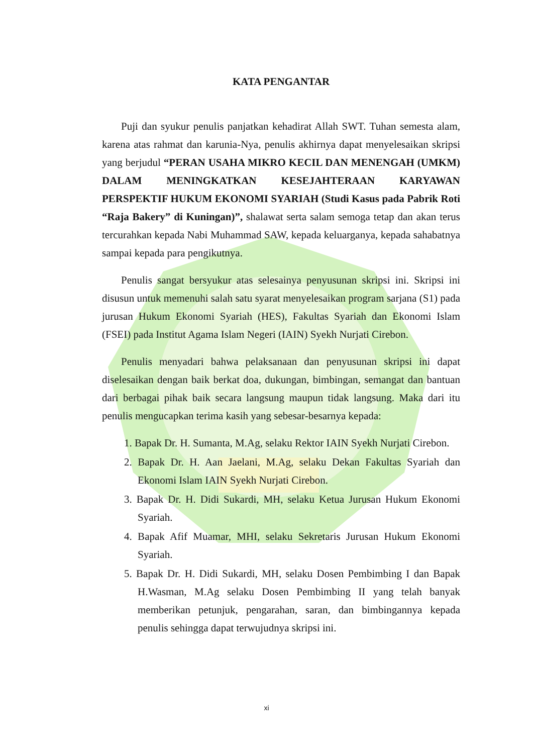KATA PENGANTAR
Puji dan syukur penulis panjatkan kehadirat Allah SWT. Tuhan semesta alam, karena atas rahmat dan karunia-Nya, penulis akhirnya dapat menyelesaikan skripsi yang berjudul “PERAN USAHA MIKRO KECIL DAN MENENGAH (UMKM) DALAM MENINGKATKAN KESEJAHTERAAN KARYAWAN PERSPEKTIF HUKUM EKONOMI SYARIAH (Studi Kasus pada Pabrik Roti “Raja Bakery” di Kuningan)”, shalawat serta salam semoga tetap dan akan terus tercurahkan kepada Nabi Muhammad SAW, kepada keluarganya, kepada sahabatnya sampai kepada para pengikutnya.
Penulis sangat bersyukur atas selesainya penyusunan skripsi ini. Skripsi ini disusun untuk memenuhi salah satu syarat menyelesaikan program sarjana (S1) pada jurusan Hukum Ekonomi Syariah (HES), Fakultas Syariah dan Ekonomi Islam (FSEI) pada Institut Agama Islam Negeri (IAIN) Syekh Nurjati Cirebon.
Penulis menyadari bahwa pelaksanaan dan penyusunan skripsi ini dapat diselesaikan dengan baik berkat doa, dukungan, bimbingan, semangat dan bantuan dari berbagai pihak baik secara langsung maupun tidak langsung. Maka dari itu penulis mengucapkan terima kasih yang sebesar-besarnya kepada:
1. Bapak Dr. H. Sumanta, M.Ag, selaku Rektor IAIN Syekh Nurjati Cirebon.
2. Bapak Dr. H. Aan Jaelani, M.Ag, selaku Dekan Fakultas Syariah dan Ekonomi Islam IAIN Syekh Nurjati Cirebon.
3. Bapak Dr. H. Didi Sukardi, MH, selaku Ketua Jurusan Hukum Ekonomi Syariah.
4. Bapak Afif Muamar, MHI, selaku Sekretaris Jurusan Hukum Ekonomi Syariah.
5. Bapak Dr. H. Didi Sukardi, MH, selaku Dosen Pembimbing I dan Bapak H.Wasman, M.Ag selaku Dosen Pembimbing II yang telah banyak memberikan petunjuk, pengarahan, saran, dan bimbingannya kepada penulis sehingga dapat terwujudnya skripsi ini.
xi